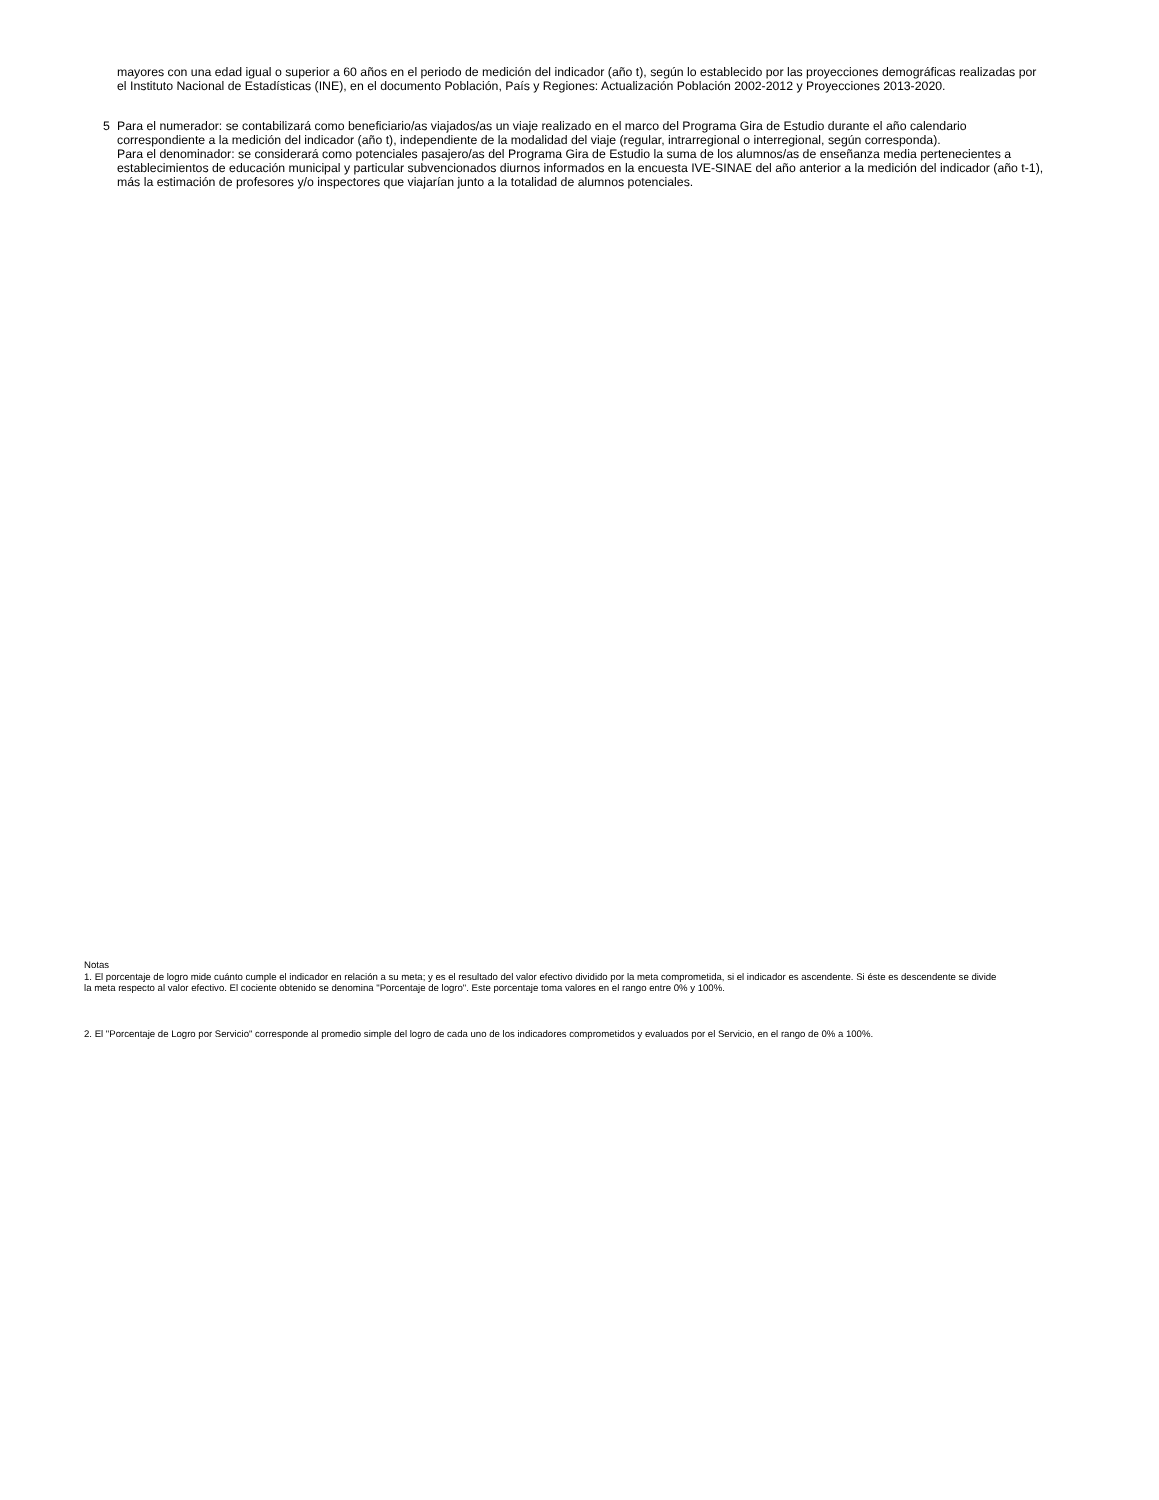mayores con una edad igual o superior a 60 años en el periodo de medición del indicador (año t), según lo establecido por las proyecciones demográficas realizadas por el Instituto Nacional de Estadísticas (INE), en el documento Población, País y Regiones: Actualización Población 2002-2012 y Proyecciones 2013-2020.
5 Para el numerador: se contabilizará como beneficiario/as viajados/as un viaje realizado en el marco del Programa Gira de Estudio durante el año calendario correspondiente a la medición del indicador (año t), independiente de la modalidad del viaje (regular, intrarregional o interregional, según corresponda).
Para el denominador: se considerará como potenciales pasajero/as del Programa Gira de Estudio la suma de los alumnos/as de enseñanza media pertenecientes a establecimientos de educación municipal y particular subvencionados diurnos informados en la encuesta IVE-SINAE del año anterior a la medición del indicador (año t-1), más la estimación de profesores y/o inspectores que viajarían junto a la totalidad de alumnos potenciales.
Notas
1. El porcentaje de logro mide cuánto cumple el indicador en relación a su meta; y es el resultado del valor efectivo dividido por la meta comprometida, si el indicador es ascendente. Si éste es descendente se divide la meta respecto al valor efectivo. El cociente obtenido se denomina "Porcentaje de logro". Este porcentaje toma valores en el rango entre 0% y 100%.
2. El "Porcentaje de Logro por Servicio" corresponde al promedio simple del logro de cada uno de los indicadores comprometidos y evaluados por el Servicio, en el rango de 0% a 100%.